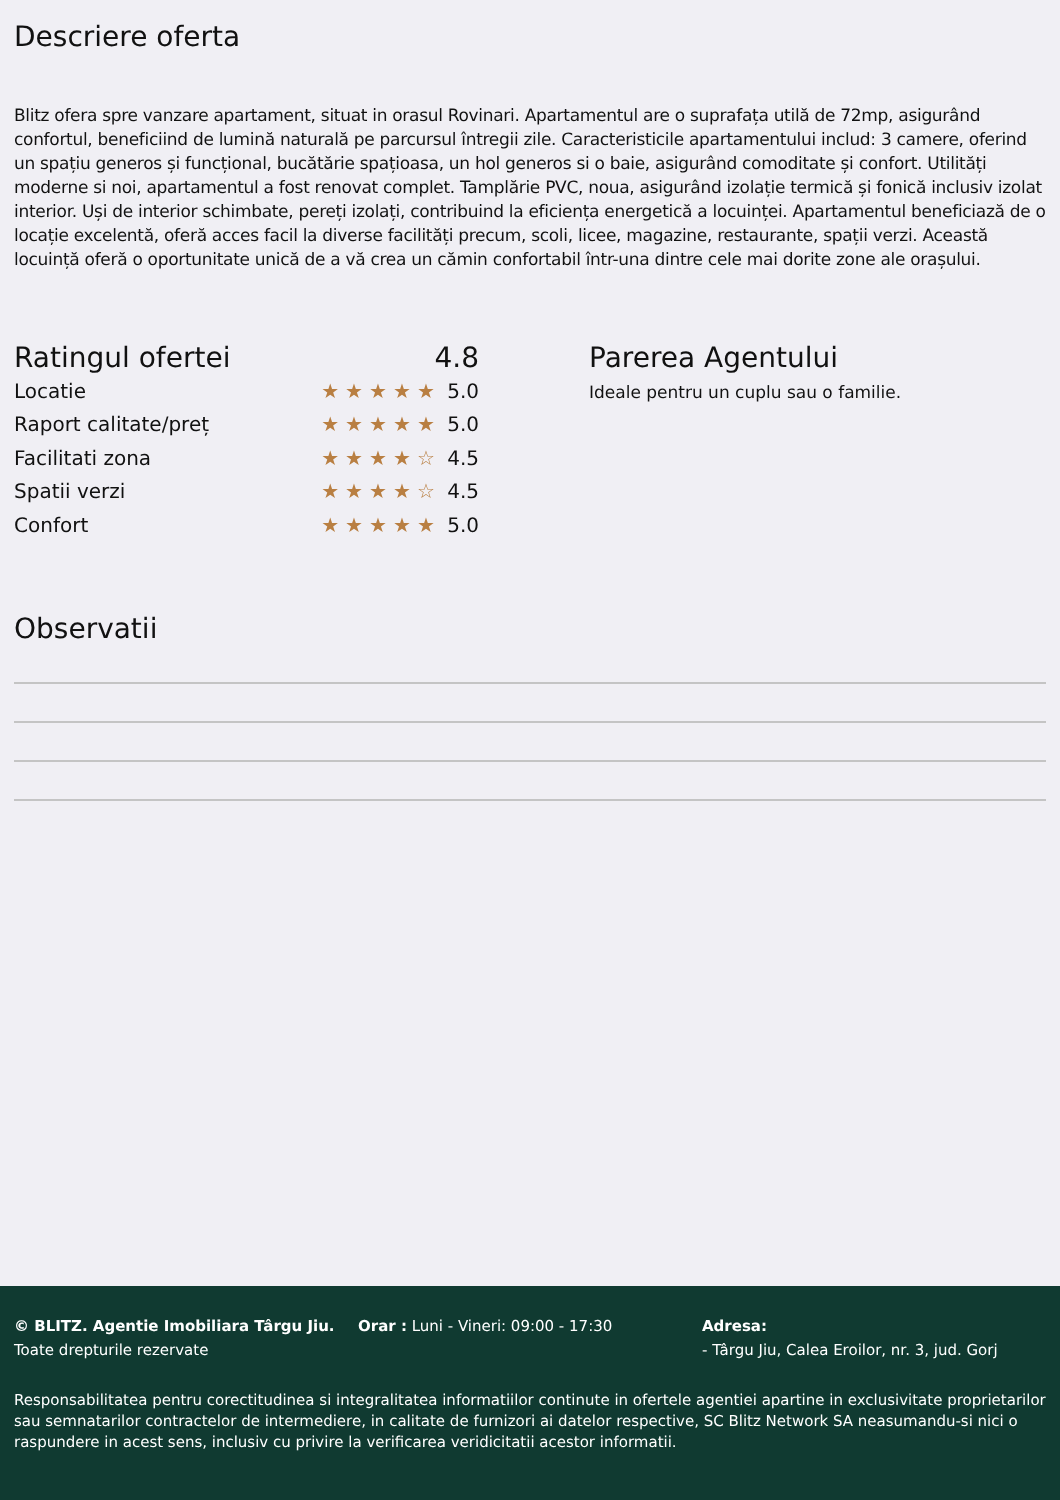Descriere oferta
Blitz ofera spre vanzare apartament, situat in orasul Rovinari. Apartamentul are o suprafața utilă de 72mp, asigurând confortul, beneficiind de lumină naturală pe parcursul întregii zile. Caracteristicile apartamentului includ: 3 camere, oferind un spațiu generos și funcțional, bucătărie spațioasa, un hol generos si o baie, asigurând comoditate și confort. Utilități moderne si noi, apartamentul a fost renovat complet. Tamplărie PVC, noua, asigurând izolație termică și fonică inclusiv izolat interior. Uși de interior schimbate, pereți izolați, contribuind la eficiența energetică a locuinței. Apartamentul beneficiază de o locație excelentă, oferă acces facil la diverse facilități precum, scoli, licee, magazine, restaurante, spații verzi. Această locuință oferă o oportunitate unică de a vă crea un cămin confortabil într-una dintre cele mai dorite zone ale orașului.
Ratingul ofertei 4.8
Locatie ★★★★★ 5.0
Raport calitate/preț ★★★★★ 5.0
Facilitati zona ★★★★☆ 4.5
Spatii verzi ★★★★☆ 4.5
Confort ★★★★★ 5.0
Parerea Agentului
Ideale pentru un cuplu sau o familie.
Observatii
© BLITZ. Agentie Imobiliara Târgu Jiu.
Toate drepturile rezervate
Orar : Luni - Vineri: 09:00 - 17:30 Adresa:
- Târgu Jiu, Calea Eroilor, nr. 3, jud. Gorj
Responsabilitatea pentru corectitudinea si integralitatea informatiilor continute in ofertele agentiei apartine in exclusivitate proprietarilor sau semnatarilor contractelor de intermediere, in calitate de furnizori ai datelor respective, SC Blitz Network SA neasumandu-si nici o raspundere in acest sens, inclusiv cu privire la verificarea veridicitatii acestor informatii.